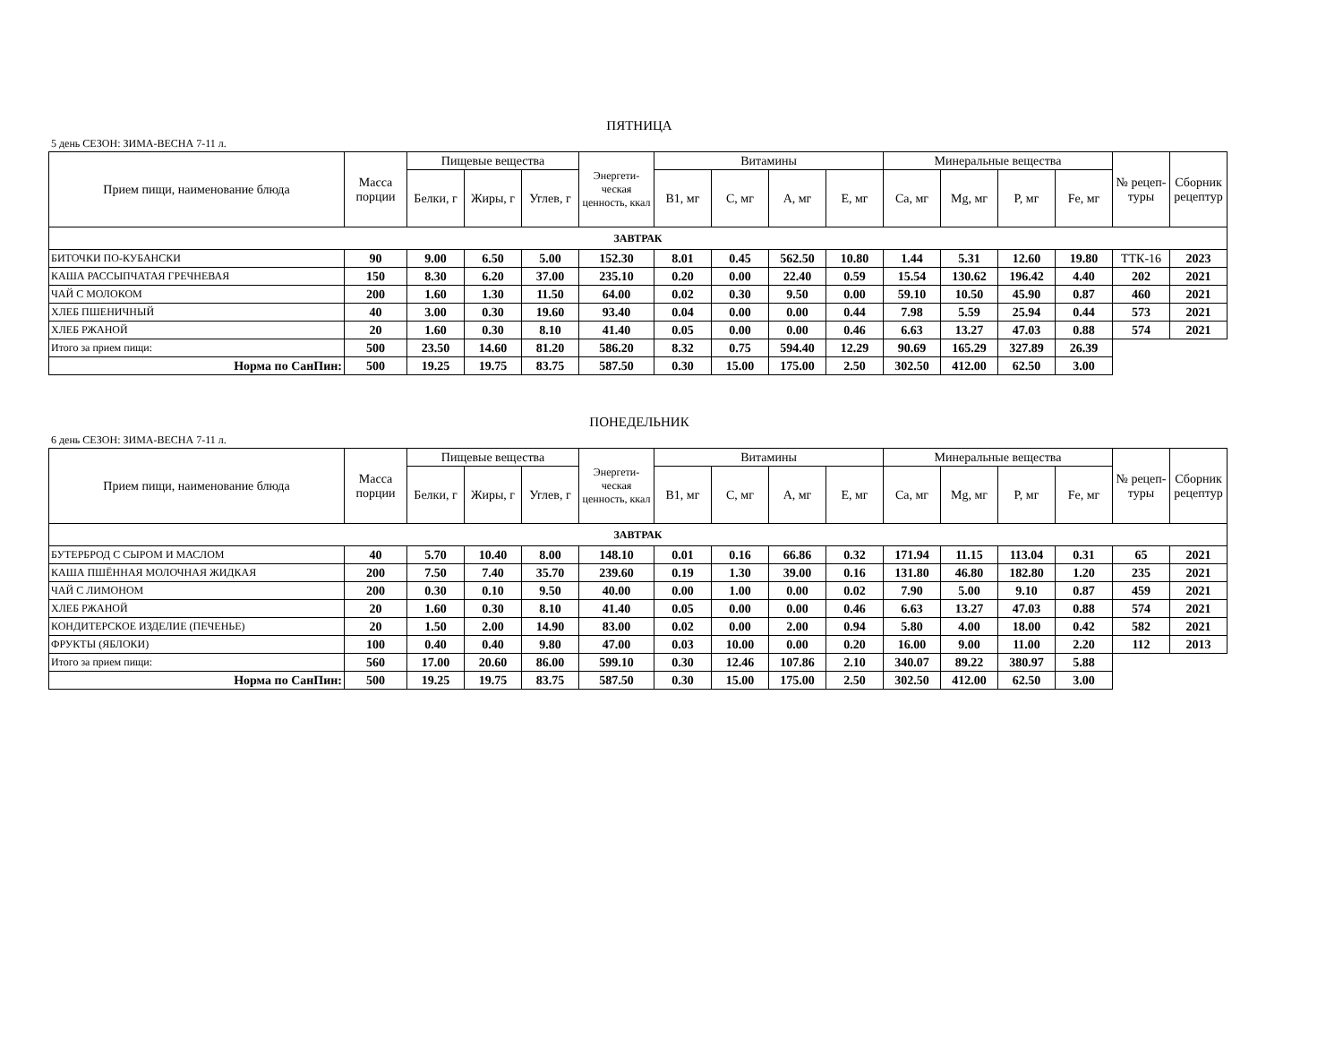ПЯТНИЦА
5 день СЕЗОН: ЗИМА-ВЕСНА 7-11 л.
| Прием пищи, наименование блюда | Масса порции | Пищевые вещества | | | Энергети-ческая ценность, ккал | Витамины | | | | Минеральные вещества | | | | № рецеп-туры | Сборник рецептур |
| --- | --- | --- | --- | --- | --- | --- | --- | --- | --- | --- | --- | --- | --- | --- | --- |
| | | Белки, г | Жиры, г | Углев, г | | B1, мг | C, мг | A, мг | E, мг | Ca, мг | Mg, мг | P, мг | Fe, мг | | |
| ЗАВТРАК | | | | | | | | | | | | | | | |
| БИТОЧКИ ПО-КУБАНСКИ | 90 | 9.00 | 6.50 | 5.00 | 152.30 | 8.01 | 0.45 | 562.50 | 10.80 | 1.44 | 5.31 | 12.60 | 19.80 | ТТК-16 | 2023 |
| КАША РАССЫПЧАТАЯ ГРЕЧНЕВАЯ | 150 | 8.30 | 6.20 | 37.00 | 235.10 | 0.20 | 0.00 | 22.40 | 0.59 | 15.54 | 130.62 | 196.42 | 4.40 | 202 | 2021 |
| ЧАЙ С МОЛОКОМ | 200 | 1.60 | 1.30 | 11.50 | 64.00 | 0.02 | 0.30 | 9.50 | 0.00 | 59.10 | 10.50 | 45.90 | 0.87 | 460 | 2021 |
| ХЛЕБ ПШЕНИЧНЫЙ | 40 | 3.00 | 0.30 | 19.60 | 93.40 | 0.04 | 0.00 | 0.00 | 0.44 | 7.98 | 5.59 | 25.94 | 0.44 | 573 | 2021 |
| ХЛЕБ РЖАНОЙ | 20 | 1.60 | 0.30 | 8.10 | 41.40 | 0.05 | 0.00 | 0.00 | 0.46 | 6.63 | 13.27 | 47.03 | 0.88 | 574 | 2021 |
| Итого за прием пищи: | 500 | 23.50 | 14.60 | 81.20 | 586.20 | 8.32 | 0.75 | 594.40 | 12.29 | 90.69 | 165.29 | 327.89 | 26.39 | | |
| Норма по СанПин: | 500 | 19.25 | 19.75 | 83.75 | 587.50 | 0.30 | 15.00 | 175.00 | 2.50 | 302.50 | 412.00 | 62.50 | 3.00 | | |
ПОНЕДЕЛЬНИК
6 день СЕЗОН: ЗИМА-ВЕСНА 7-11 л.
| Прием пищи, наименование блюда | Масса порции | Пищевые вещества | | | Энергети-ческая ценность, ккал | Витамины | | | | Минеральные вещества | | | | № рецеп-туры | Сборник рецептур |
| --- | --- | --- | --- | --- | --- | --- | --- | --- | --- | --- | --- | --- | --- | --- | --- |
| | | Белки, г | Жиры, г | Углев, г | | B1, мг | C, мг | A, мг | E, мг | Ca, мг | Mg, мг | P, мг | Fe, мг | | |
| ЗАВТРАК | | | | | | | | | | | | | | | |
| БУТЕРБРОД С СЫРОМ И МАСЛОМ | 40 | 5.70 | 10.40 | 8.00 | 148.10 | 0.01 | 0.16 | 66.86 | 0.32 | 171.94 | 11.15 | 113.04 | 0.31 | 65 | 2021 |
| КАША ПШЁННАЯ МОЛОЧНАЯ ЖИДКАЯ | 200 | 7.50 | 7.40 | 35.70 | 239.60 | 0.19 | 1.30 | 39.00 | 0.16 | 131.80 | 46.80 | 182.80 | 1.20 | 235 | 2021 |
| ЧАЙ С ЛИМОНОМ | 200 | 0.30 | 0.10 | 9.50 | 40.00 | 0.00 | 1.00 | 0.00 | 0.02 | 7.90 | 5.00 | 9.10 | 0.87 | 459 | 2021 |
| ХЛЕБ РЖАНОЙ | 20 | 1.60 | 0.30 | 8.10 | 41.40 | 0.05 | 0.00 | 0.00 | 0.46 | 6.63 | 13.27 | 47.03 | 0.88 | 574 | 2021 |
| КОНДИТЕРСКОЕ ИЗДЕЛИЕ (ПЕЧЕНЬЕ) | 20 | 1.50 | 2.00 | 14.90 | 83.00 | 0.02 | 0.00 | 2.00 | 0.94 | 5.80 | 4.00 | 18.00 | 0.42 | 582 | 2021 |
| ФРУКТЫ (ЯБЛОКИ) | 100 | 0.40 | 0.40 | 9.80 | 47.00 | 0.03 | 10.00 | 0.00 | 0.20 | 16.00 | 9.00 | 11.00 | 2.20 | 112 | 2013 |
| Итого за прием пищи: | 560 | 17.00 | 20.60 | 86.00 | 599.10 | 0.30 | 12.46 | 107.86 | 2.10 | 340.07 | 89.22 | 380.97 | 5.88 | | |
| Норма по СанПин: | 500 | 19.25 | 19.75 | 83.75 | 587.50 | 0.30 | 15.00 | 175.00 | 2.50 | 302.50 | 412.00 | 62.50 | 3.00 | | |